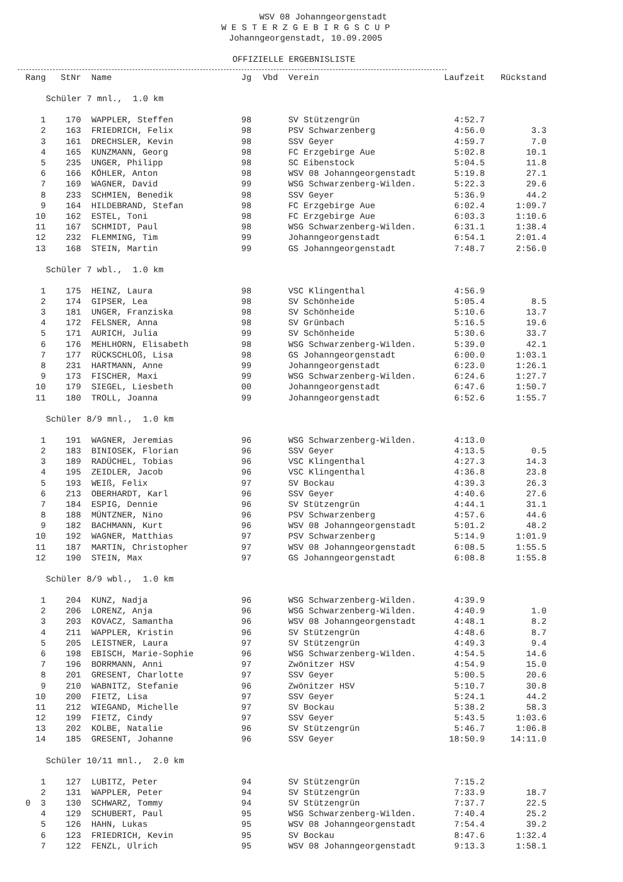WSV 08 Johanngeorgenstadt
W E S T E R Z G E B I R G S C U P
Johanngeorgenstadt, 10.09.2005
OFFIZIELLE ERGEBNISLISTE
| Rang | StNr | Name | Jg | Vbd | Verein | Laufzeit | Rückstand |
| --- | --- | --- | --- | --- | --- | --- | --- |
| Schüler 7 mnl., 1.0 km | | | | | | | |
| 1 | 170 | WAPPLER, Steffen | 98 | | SV Stützengrün | 4:52.7 | |
| 2 | 163 | FRIEDRICH, Felix | 98 | | PSV Schwarzenberg | 4:56.0 | 3.3 |
| 3 | 161 | DRECHSLER, Kevin | 98 | | SSV Geyer | 4:59.7 | 7.0 |
| 4 | 165 | KUNZMANN, Georg | 98 | | FC Erzgebirge Aue | 5:02.8 | 10.1 |
| 5 | 235 | UNGER, Philipp | 98 | | SC Eibenstock | 5:04.5 | 11.8 |
| 6 | 166 | KÖHLER, Anton | 98 | | WSV 08 Johanngeorgenstadt | 5:19.8 | 27.1 |
| 7 | 169 | WAGNER, David | 99 | | WSG Schwarzenberg-Wilden. | 5:22.3 | 29.6 |
| 8 | 233 | SCHMIEN, Benedik | 98 | | SSV Geyer | 5:36.9 | 44.2 |
| 9 | 164 | HILDEBRAND, Stefan | 98 | | FC Erzgebirge Aue | 6:02.4 | 1:09.7 |
| 10 | 162 | ESTEL, Toni | 98 | | FC Erzgebirge Aue | 6:03.3 | 1:10.6 |
| 11 | 167 | SCHMIDT, Paul | 98 | | WSG Schwarzenberg-Wilden. | 6:31.1 | 1:38.4 |
| 12 | 232 | FLEMMING, Tim | 99 | | Johanngeorgenstadt | 6:54.1 | 2:01.4 |
| 13 | 168 | STEIN, Martin | 99 | | GS Johanngeorgenstadt | 7:48.7 | 2:56.0 |
| Schüler 7 wbl., 1.0 km | | | | | | | |
| 1 | 175 | HEINZ, Laura | 98 | | VSC Klingenthal | 4:56.9 | |
| 2 | 174 | GIPSER, Lea | 98 | | SV Schönheide | 5:05.4 | 8.5 |
| 3 | 181 | UNGER, Franziska | 98 | | SV Schönheide | 5:10.6 | 13.7 |
| 4 | 172 | FELSNER, Anna | 98 | | SV Grünbach | 5:16.5 | 19.6 |
| 5 | 171 | AURICH, Julia | 99 | | SV Schönheide | 5:30.6 | 33.7 |
| 6 | 176 | MEHLHORN, Elisabeth | 98 | | WSG Schwarzenberg-Wilden. | 5:39.0 | 42.1 |
| 7 | 177 | RÜCKSCHLOß, Lisa | 98 | | GS Johanngeorgenstadt | 6:00.0 | 1:03.1 |
| 8 | 231 | HARTMANN, Anne | 99 | | Johanngeorgenstadt | 6:23.0 | 1:26.1 |
| 9 | 173 | FISCHER, Maxi | 99 | | WSG Schwarzenberg-Wilden. | 6:24.6 | 1:27.7 |
| 10 | 179 | SIEGEL, Liesbeth | 00 | | Johanngeorgenstadt | 6:47.6 | 1:50.7 |
| 11 | 180 | TROLL, Joanna | 99 | | Johanngeorgenstadt | 6:52.6 | 1:55.7 |
| Schüler 8/9 mnl., 1.0 km | | | | | | | |
| 1 | 191 | WAGNER, Jeremias | 96 | | WSG Schwarzenberg-Wilden. | 4:13.0 | |
| 2 | 183 | BINIOSEK, Florian | 96 | | SSV Geyer | 4:13.5 | 0.5 |
| 3 | 189 | RADÜCHEL, Tobias | 96 | | VSC Klingenthal | 4:27.3 | 14.3 |
| 4 | 195 | ZEIDLER, Jacob | 96 | | VSC Klingenthal | 4:36.8 | 23.8 |
| 5 | 193 | WEIß, Felix | 97 | | SV Bockau | 4:39.3 | 26.3 |
| 6 | 213 | OBERHARDT, Karl | 96 | | SSV Geyer | 4:40.6 | 27.6 |
| 7 | 184 | ESPIG, Dennie | 96 | | SV Stützengrün | 4:44.1 | 31.1 |
| 8 | 188 | MÜNTZNER, Nino | 96 | | PSV Schwarzenberg | 4:57.6 | 44.6 |
| 9 | 182 | BACHMANN, Kurt | 96 | | WSV 08 Johanngeorgenstadt | 5:01.2 | 48.2 |
| 10 | 192 | WAGNER, Matthias | 97 | | PSV Schwarzenberg | 5:14.9 | 1:01.9 |
| 11 | 187 | MARTIN, Christopher | 97 | | WSV 08 Johanngeorgenstadt | 6:08.5 | 1:55.5 |
| 12 | 190 | STEIN, Max | 97 | | GS Johanngeorgenstadt | 6:08.8 | 1:55.8 |
| Schüler 8/9 wbl., 1.0 km | | | | | | | |
| 1 | 204 | KUNZ, Nadja | 96 | | WSG Schwarzenberg-Wilden. | 4:39.9 | |
| 2 | 206 | LORENZ, Anja | 96 | | WSG Schwarzenberg-Wilden. | 4:40.9 | 1.0 |
| 3 | 203 | KOVACZ, Samantha | 96 | | WSV 08 Johanngeorgenstadt | 4:48.1 | 8.2 |
| 4 | 211 | WAPPLER, Kristin | 96 | | SV Stützengrün | 4:48.6 | 8.7 |
| 5 | 205 | LEISTNER, Laura | 97 | | SV Stützengrün | 4:49.3 | 9.4 |
| 6 | 198 | EBISCH, Marie-Sophie | 96 | | WSG Schwarzenberg-Wilden. | 4:54.5 | 14.6 |
| 7 | 196 | BORRMANN, Anni | 97 | | Zwönitzer HSV | 4:54.9 | 15.0 |
| 8 | 201 | GRESENT, Charlotte | 97 | | SSV Geyer | 5:00.5 | 20.6 |
| 9 | 210 | WABNITZ, Stefanie | 96 | | Zwönitzer HSV | 5:10.7 | 30.8 |
| 10 | 200 | FIETZ, Lisa | 97 | | SSV Geyer | 5:24.1 | 44.2 |
| 11 | 212 | WIEGAND, Michelle | 97 | | SV Bockau | 5:38.2 | 58.3 |
| 12 | 199 | FIETZ, Cindy | 97 | | SSV Geyer | 5:43.5 | 1:03.6 |
| 13 | 202 | KOLBE, Natalie | 96 | | SV Stützengrün | 5:46.7 | 1:06.8 |
| 14 | 185 | GRESENT, Johanne | 96 | | SSV Geyer | 18:50.9 | 14:11.0 |
| Schüler 10/11 mnl., 2.0 km | | | | | | | |
| 1 | 127 | LUBITZ, Peter | 94 | | SV Stützengrün | 7:15.2 | |
| 2 | 131 | WAPPLER, Peter | 94 | | SV Stützengrün | 7:33.9 | 18.7 |
| 0 3 | 130 | SCHWARZ, Tommy | 94 | | SV Stützengrün | 7:37.7 | 22.5 |
| 4 | 129 | SCHUBERT, Paul | 95 | | WSG Schwarzenberg-Wilden. | 7:40.4 | 25.2 |
| 5 | 126 | HAHN, Lukas | 95 | | WSV 08 Johanngeorgenstadt | 7:54.4 | 39.2 |
| 6 | 123 | FRIEDRICH, Kevin | 95 | | SV Bockau | 8:47.6 | 1:32.4 |
| 7 | 122 | FENZL, Ulrich | 95 | | WSV 08 Johanngeorgenstadt | 9:13.3 | 1:58.1 |